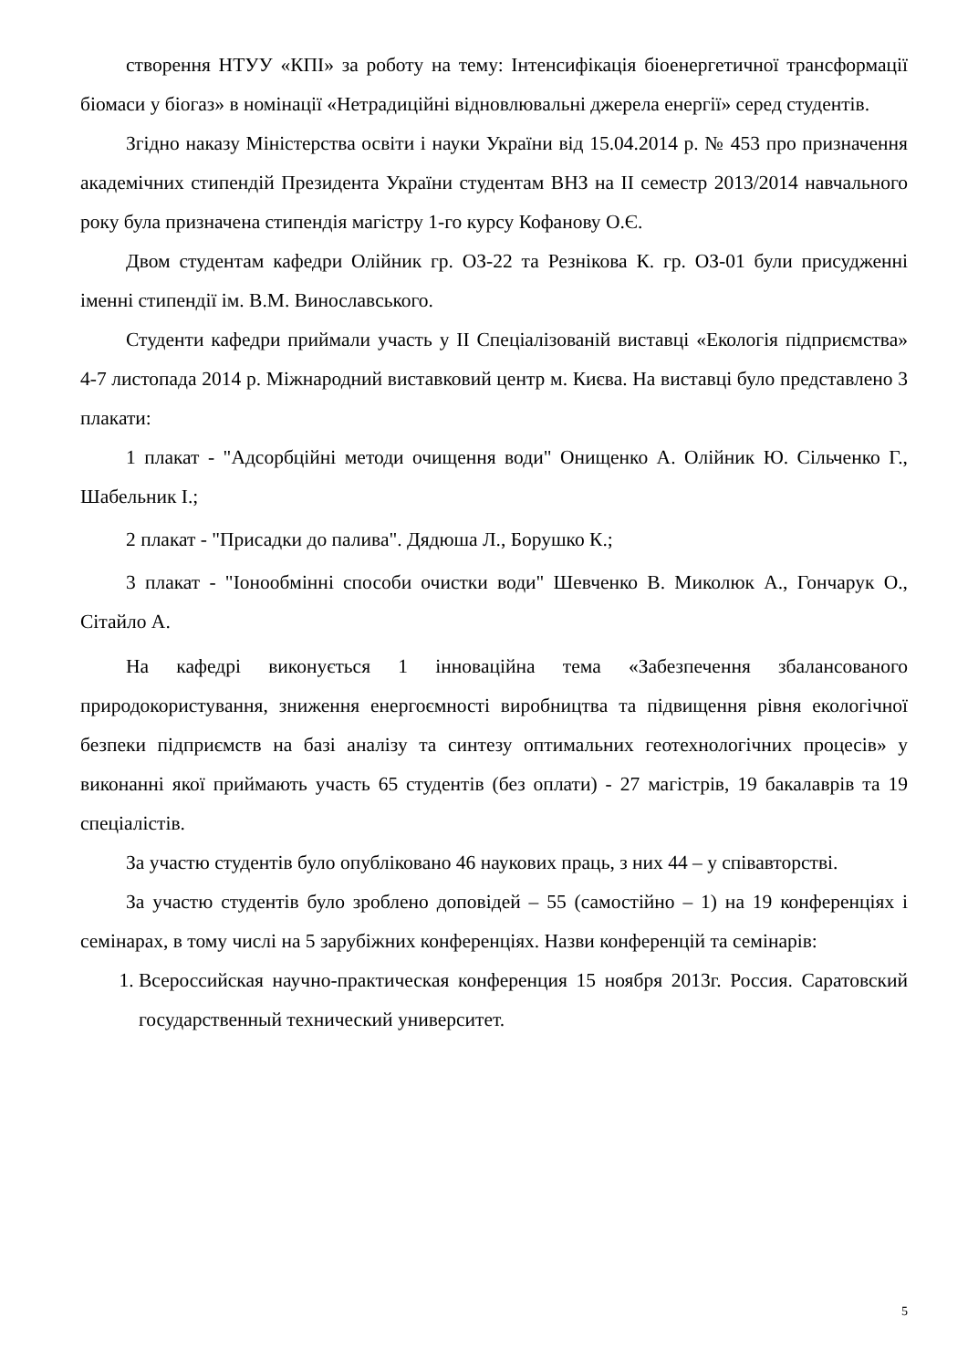створення НТУУ «КПІ» за роботу на тему: Інтенсифікація біоенергетичної трансформації біомаси у біогаз» в номінації «Нетрадиційні відновлювальні джерела енергії» серед студентів.
Згідно наказу Міністерства освіти і науки України від 15.04.2014 р. № 453 про призначення академічних стипендій Президента України студентам ВНЗ на ІІ семестр 2013/2014 навчального року була призначена стипендія магістру 1-го курсу Кофанову О.Є.
Двом студентам кафедри Олійник гр. ОЗ-22 та Резнікова К. гр. ОЗ-01 були присудженні іменні стипендії ім. В.М. Винославського.
Студенти кафедри приймали участь у ІІ Спеціалізованій виставці «Екологія підприємства» 4-7 листопада 2014 р. Міжнародний виставковий центр м. Києва. На виставці було представлено 3 плакати:
1 плакат - "Адсорбційні методи очищення води" Онищенко А. Олійник Ю. Сільченко Г., Шабельник І.;
2 плакат - "Присадки до палива". Дядюша Л., Борушко К.;
3 плакат - "Іонообмінні способи очистки води" Шевченко В. Миколюк А., Гончарук О., Сітайло А.
На кафедрі виконується 1 інноваційна тема «Забезпечення збалансованого природокористування, зниження енергоємності виробництва та підвищення рівня екологічної безпеки підприємств на базі аналізу та синтезу оптимальних геотехнологічних процесів» у виконанні якої приймають участь 65 студентів (без оплати) - 27 магістрів, 19 бакалаврів та 19 спеціалістів.
За участю студентів було опубліковано 46 наукових праць, з них 44 – у співавторстві.
За участю студентів було зроблено доповідей – 55 (самостійно – 1) на 19 конференціях і семінарах, в тому числі на 5 зарубіжних конференціях. Назви конференцій та семінарів:
1. Всероссийская научно-практическая конференция 15 ноября 2013г. Россия. Саратовский государственный технический университет.
5